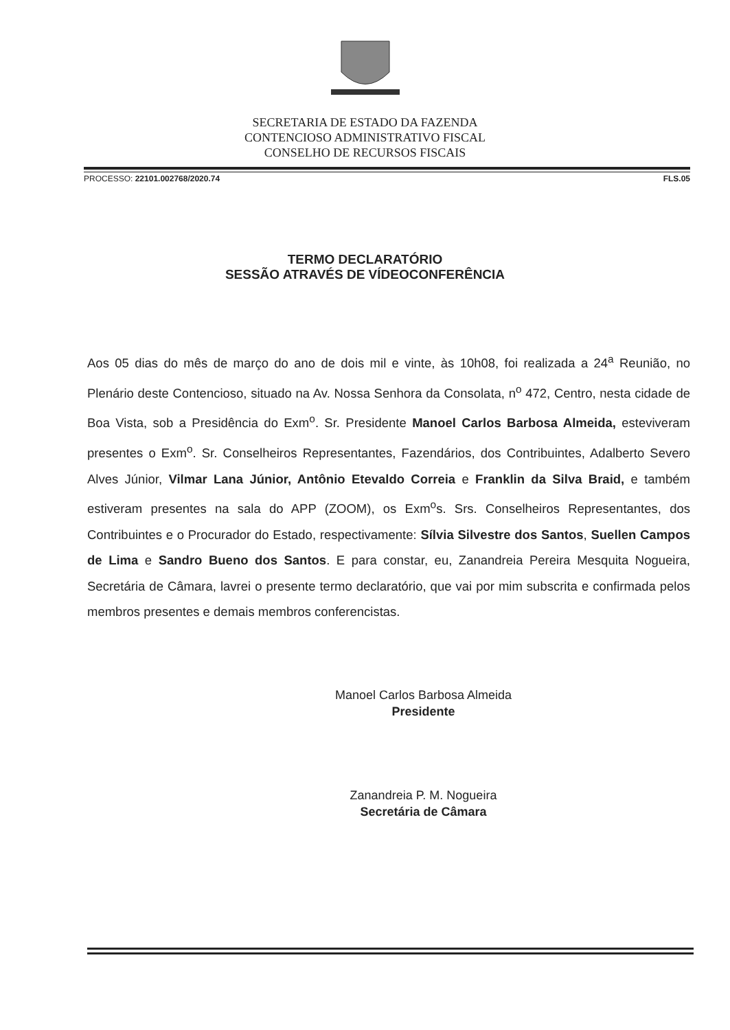SECRETARIA DE ESTADO DA FAZENDA
CONTENCIOSO ADMINISTRATIVO FISCAL
CONSELHO DE RECURSOS FISCAIS
PROCESSO: 22101.002768/2020.74 FLS.05
TERMO DECLARATÓRIO
SESSÃO ATRAVÉS DE VÍDEOCONFERÊNCIA
Aos 05 dias do mês de março do ano de dois mil e vinte, às 10h08, foi realizada a 24<sup>a</sup> Reunião, no Plenário deste Contencioso, situado na Av. Nossa Senhora da Consolata, n<sup>o</sup> 472, Centro, nesta cidade de Boa Vista, sob a Presidência do Exm<sup>o</sup>. Sr. Presidente Manoel Carlos Barbosa Almeida, esteviveram presentes o Exm<sup>o</sup>. Sr. Conselheiros Representantes, Fazendários, dos Contribuintes, Adalberto Severo Alves Júnior, Vilmar Lana Júnior, Antônio Etevaldo Correia e Franklin da Silva Braid, e também estiveram presentes na sala do APP (ZOOM), os Exm<sup>o</sup>s. Srs. Conselheiros Representantes, dos Contribuintes e o Procurador do Estado, respectivamente: Sílvia Silvestre dos Santos, Suellen Campos de Lima e Sandro Bueno dos Santos. E para constar, eu, Zanandreia Pereira Mesquita Nogueira, Secretária de Câmara, lavrei o presente termo declaratório, que vai por mim subscrita e confirmada pelos membros presentes e demais membros conferencistas.
Manoel Carlos Barbosa Almeida
Presidente
Zanandreia P. M. Nogueira
Secretária de Câmara